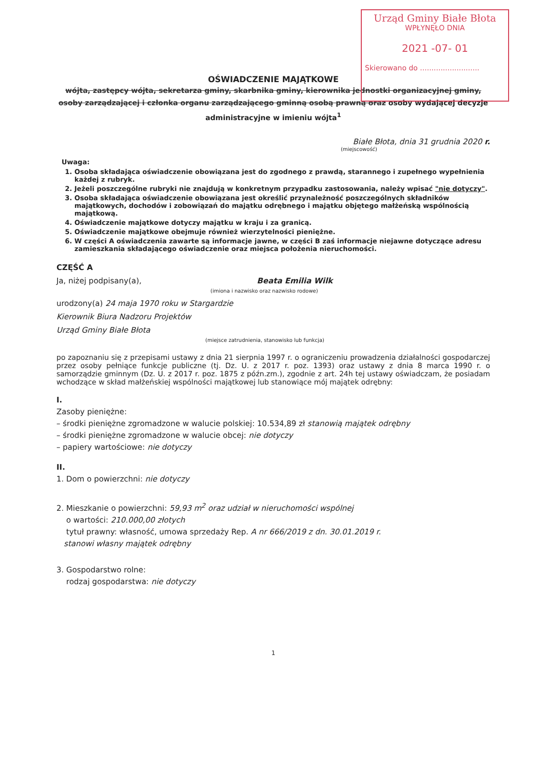Urząd Gminy Białe Błota
WPŁYNĘŁO DNIA
2021 -07- 01
Skierowano do ..........................
OŚWIADCZENIE MAJĄTKOWE
wójta, zastępcy wójta, sekretarza gminy, skarbnika gminy, kierownika jednostki organizacyjnej gminy, osoby zarządzającej i członka organu zarządzającego gminną osobą prawną oraz osoby wydającej decyzje administracyjne w imieniu wójta<sup>1</sup>
Białe Błota, dnia 31 grudnia 2020 r.
(miejscowość)
Uwaga:
1. Osoba składająca oświadczenie obowiązana jest do zgodnego z prawdą, starannego i zupełnego wypełnienia każdej z rubryk.
2. Jeżeli poszczególne rubryki nie znajdują w konkretnym przypadku zastosowania, należy wpisać "nie dotyczy".
3. Osoba składająca oświadczenie obowiązana jest określić przynależność poszczególnych składników majątkowych, dochodów i zobowiązań do majątku odrębnego i majątku objętego małżeńską wspólnością majątkową.
4. Oświadczenie majątkowe dotyczy majątku w kraju i za granicą.
5. Oświadczenie majątkowe obejmuje również wierzytelności pieniężne.
6. W części A oświadczenia zawarte są informacje jawne, w części B zaś informacje niejawne dotyczące adresu zamieszkania składającego oświadczenie oraz miejsca położenia nieruchomości.
CZĘŚĆ A
Ja, niżej podpisany(a), Beata Emilia Wilk
(imiona i nazwisko oraz nazwisko rodowe)
urodzony(a) 24 maja 1970 roku w Stargardzie
Kierownik Biura Nadzoru Projektów
Urząd Gminy Białe Błota
(miejsce zatrudnienia, stanowisko lub funkcja)
po zapoznaniu się z przepisami ustawy z dnia 21 sierpnia 1997 r. o ograniczeniu prowadzenia działalności gospodarczej przez osoby pełniące funkcje publiczne (tj. Dz. U. z 2017 r. poz. 1393) oraz ustawy z dnia 8 marca 1990 r. o samorządzie gminnym (Dz. U. z 2017 r. poz. 1875 z późn.zm.), zgodnie z art. 24h tej ustawy oświadczam, że posiadam wchodzące w skład małżeńskiej wspólności majątkowej lub stanowiące mój majątek odrębny:
I.
Zasoby pieniężne:
– środki pieniężne zgromadzone w walucie polskiej: 10.534,89 zł stanowią majątek odrębny
– środki pieniężne zgromadzone w walucie obcej: nie dotyczy
– papiery wartościowe: nie dotyczy
II.
1. Dom o powierzchni: nie dotyczy
2. Mieszkanie o powierzchni: 59,93 m<sup>2</sup> oraz udział w nieruchomości wspólnej
o wartości: 210.000,00 złotych
tytuł prawny: własność, umowa sprzedaży Rep. A nr 666/2019 z dn. 30.01.2019 r.
stanowi własny majątek odrębny
3. Gospodarstwo rolne:
rodzaj gospodarstwa: nie dotyczy
1